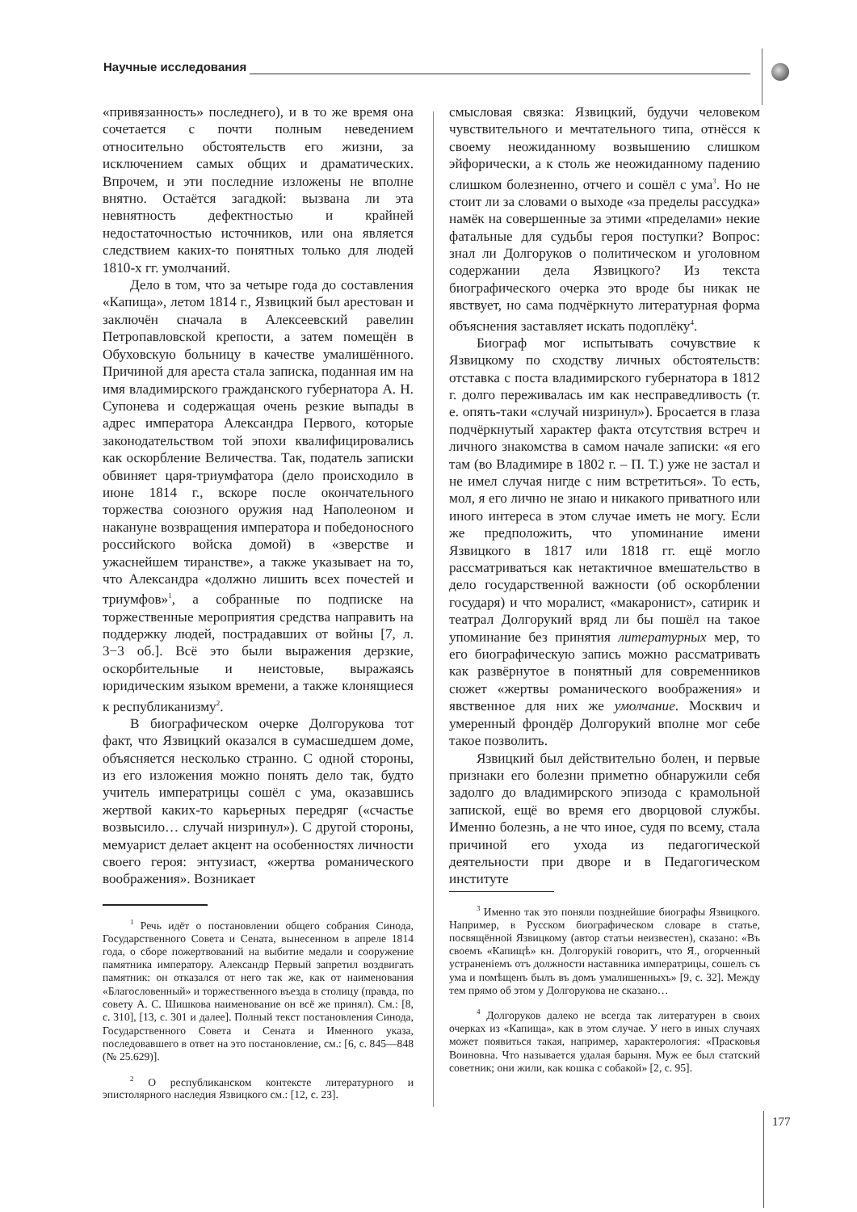Научные исследования
«привязанность» последнего), и в то же время она сочетается с почти полным неведением относительно обстоятельств его жизни, за исключением самых общих и драматических. Впрочем, и эти последние изложены не вполне внятно. Остаётся загадкой: вызвана ли эта невнятность дефектностью и крайней недостаточностью источников, или она является следствием каких-то понятных только для людей 1810-х гг. умолчаний.
Дело в том, что за четыре года до составления «Капища», летом 1814 г., Язвицкий был арестован и заключён сначала в Алексеевский равелин Петропавловской крепости, а затем помещён в Обуховскую больницу в качестве умалишённого. Причиной для ареста стала записка, поданная им на имя владимирского гражданского губернатора А. Н. Супонева и содержащая очень резкие выпады в адрес императора Александра Первого, которые законодательством той эпохи квалифицировались как оскорбление Величества. Так, податель записки обвиняет царя-триумфатора (дело происходило в июне 1814 г., вскоре после окончательного торжества союзного оружия над Наполеоном и накануне возвращения императора и победоносного российского войска домой) в «зверстве и ужаснейшем тиранстве», а также указывает на то, что Александра «должно лишить всех почестей и триумфов»<sup>1</sup>, а собранные по подписке на торжественные мероприятия средства направить на поддержку людей, пострадавших от войны [7, л. 3−3 об.]. Всё это были выражения дерзкие, оскорбительные и неистовые, выражаясь юридическим языком времени, а также клонящиеся к республиканизму<sup>2</sup>.
В биографическом очерке Долгорукова тот факт, что Язвицкий оказался в сумасшедшем доме, объясняется несколько странно. С одной стороны, из его изложения можно понять дело так, будто учитель императрицы сошёл с ума, оказавшись жертвой каких-то карьерных передряг («счастье возвысило… случай низринул»). С другой стороны, мемуарист делает акцент на особенностях личности своего героя: энтузиаст, «жертва романического воображения». Возникает
<sup>1</sup> Речь идёт о постановлении общего собрания Синода, Государственного Совета и Сената, вынесенном в апреле 1814 года, о сборе пожертвований на выбитие медали и сооружение памятника императору. Александр Первый запретил воздвигать памятник: он отказался от него так же, как от наименования «Благословенный» и торжественного въезда в столицу (правда, по совету А. С. Шишкова наименование он всё же принял). См.: [8, с. 310], [13, с. 301 и далее]. Полный текст постановления Синода, Государственного Совета и Сената и Именного указа, последовавшего в ответ на это постановление, см.: [6, с. 845—848 (№ 25.629)].
<sup>2</sup> О республиканском контексте литературного и эпистолярного наследия Язвицкого см.: [12, с. 23].
смысловая связка: Язвицкий, будучи человеком чувствительного и мечтательного типа, отнёсся к своему неожиданному возвышению слишком эйфорически, а к столь же неожиданному падению слишком болезненно, отчего и сошёл с ума<sup>3</sup>. Но не стоит ли за словами о выходе «за пределы рассудка» намёк на совершенные за этими «пределами» некие фатальные для судьбы героя поступки? Вопрос: знал ли Долгоруков о политическом и уголовном содержании дела Язвицкого? Из текста биографического очерка это вроде бы никак не явствует, но сама подчёркнуто литературная форма объяснения заставляет искать подоплёку<sup>4</sup>.
Биограф мог испытывать сочувствие к Язвицкому по сходству личных обстоятельств: отставка с поста владимирского губернатора в 1812 г. долго переживалась им как несправедливость (т. е. опять-таки «случай низринул»). Бросается в глаза подчёркнутый характер факта отсутствия встреч и личного знакомства в самом начале записки: «я его там (во Владимире в 1802 г. – П. Т.) уже не застал и не имел случая нигде с ним встретиться». То есть, мол, я его лично не знаю и никакого приватного или иного интереса в этом случае иметь не могу. Если же предположить, что упоминание имени Язвицкого в 1817 или 1818 гг. ещё могло рассматриваться как нетактичное вмешательство в дело государственной важности (об оскорблении государя) и что моралист, «макаронист», сатирик и театрал Долгорукий вряд ли бы пошёл на такое упоминание без принятия литературных мер, то его биографическую запись можно рассматривать как развёрнутое в понятный для современников сюжет «жертвы романического воображения» и явственное для них же умолчание. Москвич и умеренный фрондёр Долгорукий вполне мог себе такое позволить.
Язвицкий был действительно болен, и первые признаки его болезни приметно обнаружили себя задолго до владимирского эпизода с крамольной запиской, ещё во время его дворцовой службы. Именно болезнь, а не что иное, судя по всему, стала причиной его ухода из педагогической деятельности при дворе и в Педагогическом институте
<sup>3</sup> Именно так это поняли позднейшие биографы Язвицкого. Например, в Русском биографическом словаре в статье, посвящённой Язвицкому (автор статьи неизвестен), сказано: «Въ своемъ «Капищѣ» кн. Долгорукій говоритъ, что Я., огорченный устраненіемъ отъ должности наставника императрицы, сошелъ съ ума и помѣщенъ былъ въ домъ умалишенныхъ» [9, с. 32]. Между тем прямо об этом у Долгорукова не сказано…
<sup>4</sup> Долгоруков далеко не всегда так литературен в своих очерках из «Капища», как в этом случае. У него в иных случаях может появиться такая, например, характерология: «Прасковья Воиновна. Что называется удалая барыня. Муж ее был статский советник; они жили, как кошка с собакой» [2, с. 95].
177